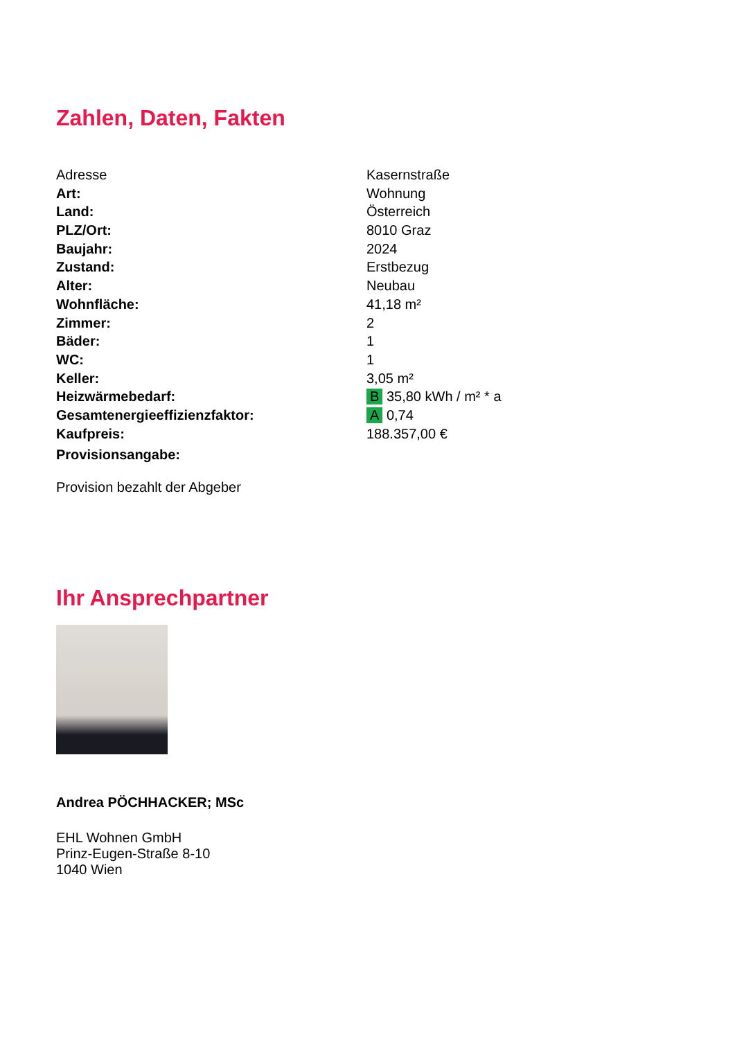Zahlen, Daten, Fakten
| Adresse | Kasernstraße |
| Art: | Wohnung |
| Land: | Österreich |
| PLZ/Ort: | 8010 Graz |
| Baujahr: | 2024 |
| Zustand: | Erstbezug |
| Alter: | Neubau |
| Wohnfläche: | 41,18 m² |
| Zimmer: | 2 |
| Bäder: | 1 |
| WC: | 1 |
| Keller: | 3,05 m² |
| Heizwärmebedarf: | B 35,80 kWh / m² * a |
| Gesamtenergieeffizienzfaktor: | A 0,74 |
| Kaufpreis: | 188.357,00 € |
| Provisionsangabe: | |
Provision bezahlt der Abgeber
Ihr Ansprechpartner
Andrea PÖCHHACKER; MSc
EHL Wohnen GmbH
Prinz-Eugen-Straße 8-10
1040 Wien